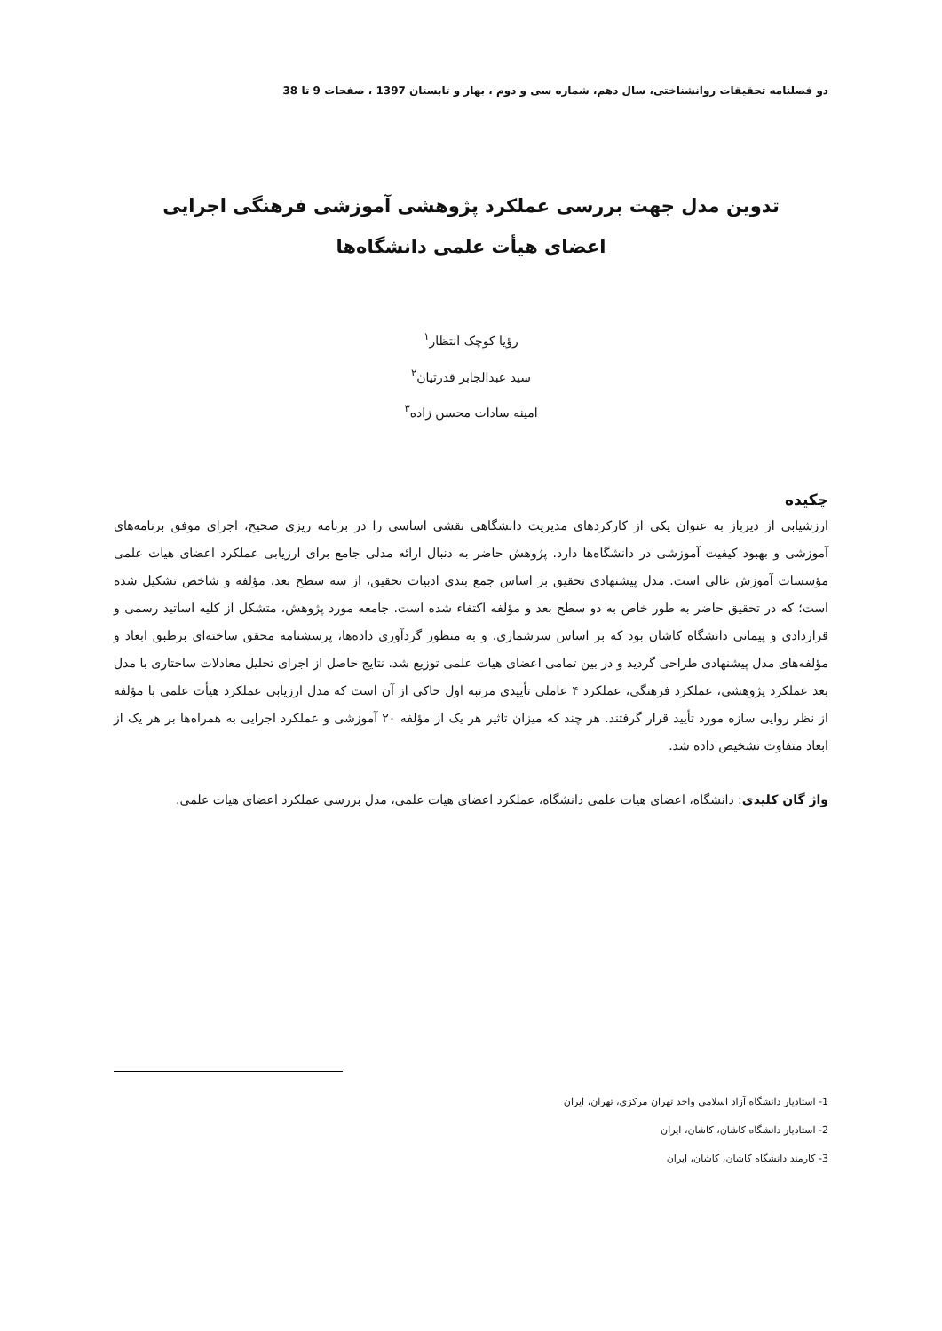دو فصلنامه تحقیقات روانشناختی، سال دهم، شماره سی و دوم ، بهار و تابستان 1397 ، صفحات 9 تا 38
تدوین مدل جهت بررسی عملکرد پژوهشی آموزشی فرهنگی اجرایی
اعضای هیأت علمی دانشگاه‌ها
رؤیا کوچک انتظار<sup>۱</sup>
سید عبدالجابر قدرتیان<sup>۲</sup>
امینه سادات محسن زاده<sup>۳</sup>
چکیده
ارزشیابی از دیرباز به عنوان یکی از کارکردهای مدیریت دانشگاهی نقشی اساسی را در برنامه ریزی صحیح، اجرای موفق برنامه‌های آموزشی و بهبود کیفیت آموزشی در دانشگاه‌ها دارد. پژوهش حاضر به دنبال ارائه مدلی جامع برای ارزیابی عملکرد اعضای هیات علمی مؤسسات آموزش عالی است. مدل پیشنهادی تحقیق بر اساس جمع بندی ادبیات تحقیق، از سه سطح بعد، مؤلفه و شاخص تشکیل شده است؛ که در تحقیق حاضر به طور خاص به دو سطح بعد و مؤلفه اکتفاء شده است. جامعه مورد پژوهش، متشکل از کلیه اساتید رسمی و قراردادی و پیمانی دانشگاه کاشان بود که بر اساس سرشماری، و به منظور گردآوری داده‌ها، پرسشنامه محقق ساخته‌ای برطبق ابعاد و مؤلفه‌های مدل پیشنهادی طراحی گردید و در بین تمامی اعضای هیات علمی توزیع شد. نتایج حاصل از اجرای تحلیل معادلات ساختاری با مدل بعد عملکرد پژوهشی، عملکرد فرهنگی، عملکرد ۴ عاملی تأییدی مرتبه اول حاکی از آن است که مدل ارزیابی عملکرد هیأت علمی با مؤلفه از نظر روایی سازه مورد تأیید قرار گرفتند. هر چند که میزان تاثیر هر یک از مؤلفه ۲۰ آموزشی و عملکرد اجرایی به همراه‌ها بر هر یک از ابعاد متفاوت تشخیص داده شد.
واژ گان کلیدی: دانشگاه، اعضای هیات علمی دانشگاه، عملکرد اعضای هیات علمی، مدل بررسی عملکرد اعضای هیات علمی.
1- استادیار دانشگاه آزاد اسلامی واحد تهران مرکزی، تهران، ایران
2- استادیار دانشگاه کاشان، کاشان، ایران
3- کارمند دانشگاه کاشان، کاشان، ایران